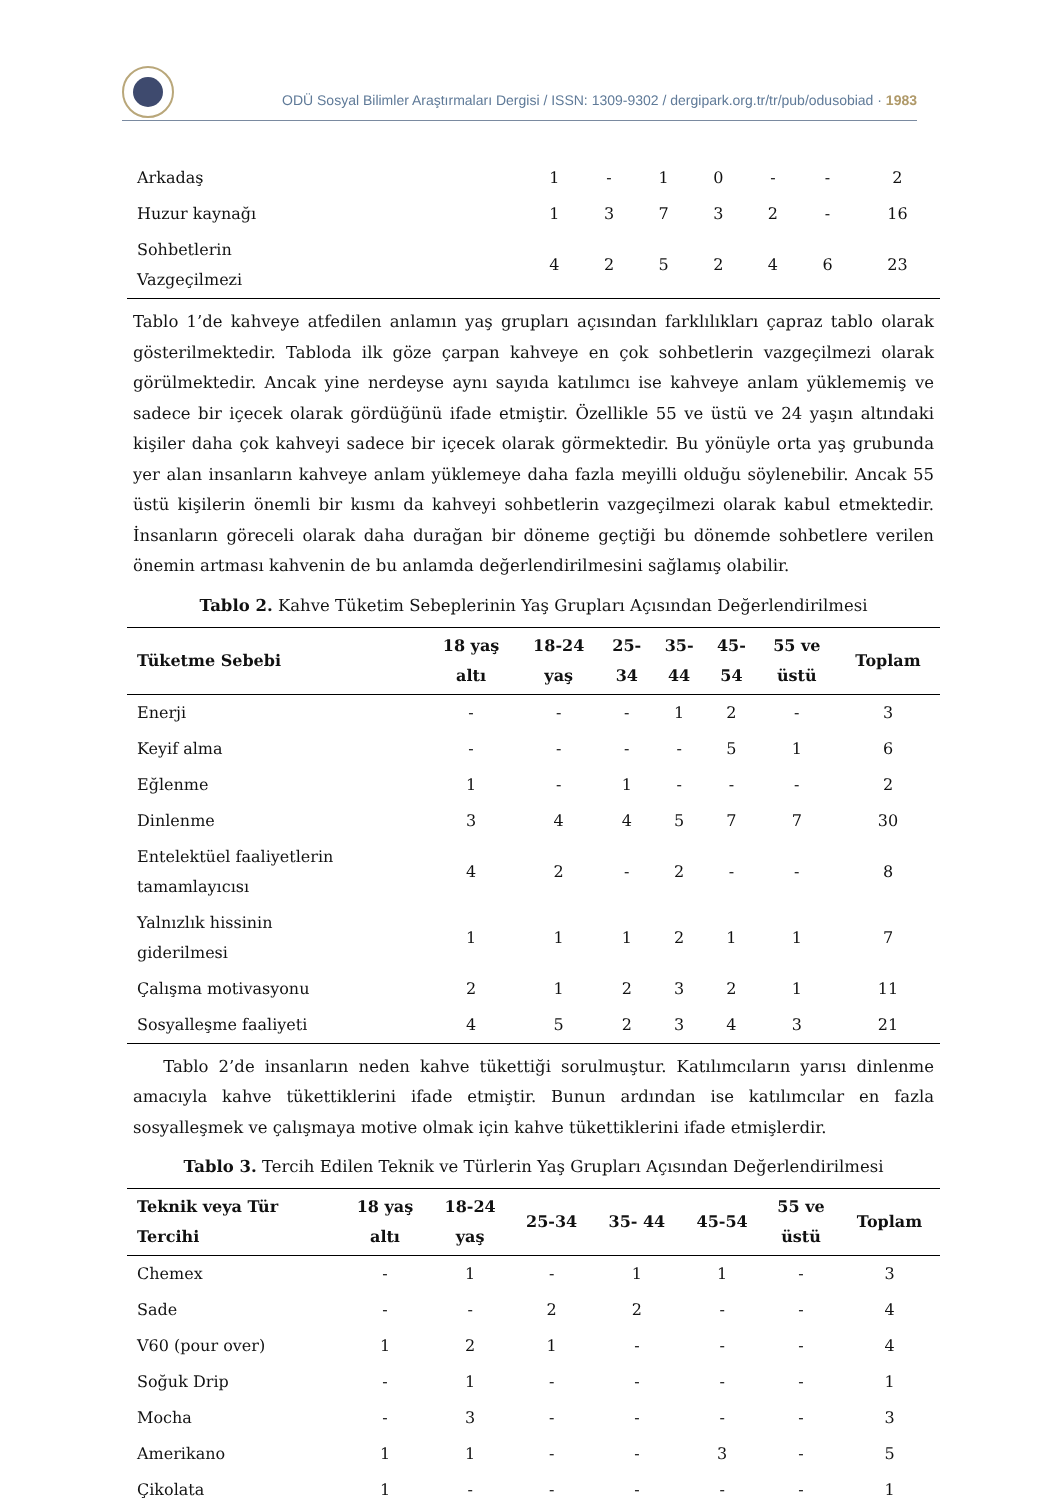ODÜ Sosyal Bilimler Araştırmaları Dergisi / ISSN: 1309-9302 / dergipark.org.tr/tr/pub/odusobiad · 1983
| Arkadaş | 1 | - | 1 | 0 | - | - | 2 |
| Huzur kaynağı | 1 | 3 | 7 | 3 | 2 | - | 16 |
| Sohbetlerin Vazgeçilmezi | 4 | 2 | 5 | 2 | 4 | 6 | 23 |
Tablo 1’de kahveye atfedilen anlamın yaş grupları açısından farklılıkları çapraz tablo olarak gösterilmektedir. Tabloda ilk göze çarpan kahveye en çok sohbetlerin vazgeçilmezi olarak görülmektedir. Ancak yine nerdeyse aynı sayıda katılımcı ise kahveye anlam yüklememiş ve sadece bir içecek olarak gördüğünü ifade etmiştir. Özellikle 55 ve üstü ve 24 yaşın altındaki kişiler daha çok kahveyi sadece bir içecek olarak görmektedir. Bu yönüyle orta yaş grubunda yer alan insanların kahveye anlam yüklemeye daha fazla meyilli olduğu söylenebilir. Ancak 55 üstü kişilerin önemli bir kısmı da kahveyi sohbetlerin vazgeçilmezi olarak kabul etmektedir. İnsanların göreceli olarak daha durağan bir döneme geçtiği bu dönemde sohbetlere verilen önemin artması kahvenin de bu anlamda değerlendirilmesini sağlamış olabilir.
Tablo 2. Kahve Tüketim Sebeplerinin Yaş Grupları Açısından Değerlendirilmesi
| Tüketme Sebebi | 18 yaş altı | 18-24 yaş | 25- 34 | 35- 44 | 45- 54 | 55 ve üstü | Toplam |
| --- | --- | --- | --- | --- | --- | --- | --- |
| Enerji | - | - | - | 1 | 2 | - | 3 |
| Keyif alma | - | - | - | - | 5 | 1 | 6 |
| Eğlenme | 1 | - | 1 | - | - | - | 2 |
| Dinlenme | 3 | 4 | 4 | 5 | 7 | 7 | 30 |
| Entelektüel faaliyetlerin tamamlayıcısı | 4 | 2 | - | 2 | - | - | 8 |
| Yalnızlık hissinin giderilmesi | 1 | 1 | 1 | 2 | 1 | 1 | 7 |
| Çalışma motivasyonu | 2 | 1 | 2 | 3 | 2 | 1 | 11 |
| Sosyalleşme faaliyeti | 4 | 5 | 2 | 3 | 4 | 3 | 21 |
Tablo 2’de insanların neden kahve tükettiği sorulmuştur. Katılımcıların yarısı dinlenme amacıyla kahve tükettiklerini ifade etmiştir. Bunun ardından ise katılımcılar en fazla sosyalleşmek ve çalışmaya motive olmak için kahve tükettiklerini ifade etmişlerdir.
Tablo 3. Tercih Edilen Teknik ve Türlerin Yaş Grupları Açısından Değerlendirilmesi
| Teknik veya Tür Tercihi | 18 yaş altı | 18-24 yaş | 25-34 | 35- 44 | 45-54 | 55 ve üstü | Toplam |
| --- | --- | --- | --- | --- | --- | --- | --- |
| Chemex | - | 1 | - | 1 | 1 | - | 3 |
| Sade | - | - | 2 | 2 | - | - | 4 |
| V60 (pour over) | 1 | 2 | 1 | - | - | - | 4 |
| Soğuk Drip | - | 1 | - | - | - | - | 1 |
| Mocha | - | 3 | - | - | - | - | 3 |
| Amerikano | 1 | 1 | - | - | 3 | - | 5 |
| Çikolata | 1 | - | - | - | - | - | 1 |